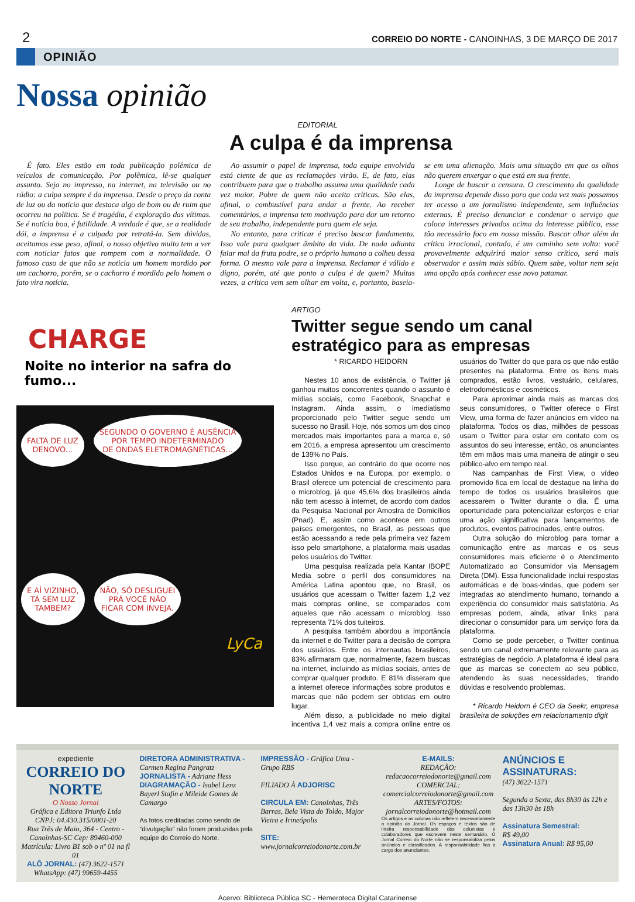2 CORREIO DO NORTE - CANOINHAS, 3 DE MARÇO DE 2017
OPINIÃO
Nossa opinião
EDITORIAL
A culpa é da imprensa
É fato. Eles estão em toda publicação polêmica de veículos de comunicação. Por polêmica, lê-se qualquer assunto. Seja no impresso, na internet, na televisão ou no rádio: a culpa sempre é da imprensa. Desde o preço da conta de luz ou da notícia que destaca algo de bom ou de ruim que ocorreu na política. Se é tragédia, é exploração das vítimas. Se é notícia boa, é futilidade. A verdade é que, se a realidade dói, a imprensa é a culpada por retratá-la. Sem dúvidas, aceitamos esse peso, afinal, o nosso objetivo muito tem a ver com noticiar fatos que rompem com a normalidade. O famoso caso de que não se noticia um homem mordido por um cachorro, porém, se o cachorro é mordido pelo homem o fato vira notícia.
Ao assumir o papel de imprensa, toda equipe envolvida está ciente de que as reclamações virão. E, de fato, elas contribuem para que o trabalho assuma uma qualidade cada vez maior. Pobre de quem não aceita críticas. São elas, afinal, o combustível para andar a frente. Ao receber comentários, a imprensa tem motivação para dar um retorno de seu trabalho, independente para quem ele seja.
No entanto, para criticar é preciso buscar fundamento. Isso vale para qualquer âmbito da vida. De nada adianta falar mal da fruta podre, se o próprio humano a colheu dessa forma. O mesmo vale para a imprensa. Reclamar é válido e digno, porém, até que ponto a culpa é de quem? Muitas vezes, a crítica vem sem olhar em volta, e, portanto, baseia-se em uma alienação. Mais uma situação em que os olhos não querem enxergar o que está em sua frente.
Longe de buscar a censura. O crescimento da qualidade da imprensa depende disso para que cada vez mais possamos ter acesso a um jornalismo independente, sem influências externas. É preciso denunciar e condenar o serviço que coloca interesses privados acima do interesse público, esse tão necessário foco em nossa missão. Buscar olhar além da crítica irracional, contudo, é um caminho sem volta: você provavelmente adquirirá maior senso crítico, será mais observador e assim mais sábio. Quem sabe, voltar nem seja uma opção após conhecer esse novo patamar.
CHARGE
Noite no interior na safra do fumo...
FALTA DE LUZ
DENOVO...
SEGUNDO O GOVERNO É AUSÊNCIA
POR TEMPO INDETERMINADO
DE ONDAS ELETROMAGNÉTICAS...
E AÍ VIZINHO,
TÁ SEM LUZ
TAMBÉM?
NÃO, SÓ DESLIGUEI
PRÁ VOCÊ NÃO
FICAR COM INVEJA.
LyCa
ARTIGO
Twitter segue sendo um canal estratégico para as empresas
* RICARDO HEIDORN
Nestes 10 anos de existência, o Twitter já ganhou muitos concorrentes quando o assunto é mídias sociais, como Facebook, Snapchat e Instagram. Ainda assim, o imediatismo proporcionado pelo Twitter segue sendo um sucesso no Brasil. Hoje, nós somos um dos cinco mercados mais importantes para a marca e, só em 2016, a empresa apresentou um crescimento de 139% no País.
Isso porque, ao contrário do que ocorre nos Estados Unidos e na Europa, por exemplo, o Brasil oferece um potencial de crescimento para o microblog, já que 45,6% dos brasileiros ainda não tem acesso à internet, de acordo com dados da Pesquisa Nacional por Amostra de Domicílios (Pnad). E, assim como acontece em outros países emergentes, no Brasil, as pessoas que estão acessando a rede pela primeira vez fazem isso pelo smartphone, a plataforma mais usadas pelos usuários do Twitter.
Uma pesquisa realizada pela Kantar IBOPE Media sobre o perfil dos consumidores na América Latina apontou que, no Brasil, os usuários que acessam o Twitter fazem 1,2 vez mais compras online, se comparados com aqueles que não acessam o microblog. Isso representa 71% dos tuiteiros.
A pesquisa também abordou a importância da internet e do Twitter para a decisão de compra dos usuários. Entre os internautas brasileiros, 83% afirmaram que, normalmente, fazem buscas na internet, incluindo as mídias sociais, antes de comprar qualquer produto. E 81% disseram que a internet oferece informações sobre produtos e marcas que não podem ser obtidas em outro lugar.
Além disso, a publicidade no meio digital incentiva 1,4 vez mais a compra online entre os usuários do Twitter do que para os que não estão presentes na plataforma. Entre os itens mais comprados, estão livros, vestuário, celulares, eletrodomésticos e cosméticos.
Para aproximar ainda mais as marcas dos seus consumidores, o Twitter oferece o First View, uma forma de fazer anúncios em vídeo na plataforma. Todos os dias, milhões de pessoas usam o Twitter para estar em contato com os assuntos do seu interesse, então, os anunciantes têm em mãos mais uma maneira de atingir o seu público-alvo em tempo real.
Nas campanhas de First View, o vídeo promovido fica em local de destaque na linha do tempo de todos os usuários brasileiros que acessarem o Twitter durante o dia. É uma oportunidade para potencializar esforços e criar uma ação significativa para lançamentos de produtos, eventos patrocinados, entre outros.
Outra solução do microblog para tornar a comunicação entre as marcas e os seus consumidores mais eficiente é o Atendimento Automatizado ao Consumidor via Mensagem Direta (DM). Essa funcionalidade inclui respostas automáticas e de boas-vindas, que podem ser integradas ao atendimento humano, tornando a experiência do consumidor mais satisfatória. As empresas podem, ainda, ativar links para direcionar o consumidor para um serviço fora da plataforma.
Como se pode perceber, o Twitter continua sendo um canal extremamente relevante para as estratégias de negócio. A plataforma é ideal para que as marcas se conectem ao seu público, atendendo às suas necessidades, tirando dúvidas e resolvendo problemas.
* Ricardo Heidorn é CEO da Seekr, empresa brasileira de soluções em relacionamento digit
expediente
CORREIO DO NORTE
O Nosso Jornal
Gráfica e Editora Triunfo Ltda
CNPJ: 04.430.315/0001-20
Rua Três de Maio, 364 - Centro - Canoinhas-SC Cep: 89460-000
Matrícula: Livro B1 sob o nº 01 na fl 01
ALÔ JORNAL: (47) 3622-1571
WhatsApp: (47) 99659-4455
DIRETORA ADMINISTRATIVA - Carmen Regina Pangratz
JORNALISTA - Adriane Hess
DIAGRAMAÇÃO - Isabel Lenz Bayerl Stafin e Mileide Gomes de Camargo
As fotos creditadas como sendo de “divulgação” não foram produzidas pela equipe do Correio do Norte.
IMPRESSÃO - Gráfica Uma - Grupo RBS
FILIADO À ADJORISC
CIRCULA EM: Canoinhas, Três Barras, Bela Vista do Toldo, Major Vieira e Irineópolis
SITE: www.jornalcorreiodonorte.com.br
E-MAILS:
REDAÇÃO:
redacaocorreiodonorte@gmail.com
COMERCIAL:
comercialcorreiodonorte@gmail.com
ARTES/FOTOS:
jornalcorreiodonorte@hotmail.com
Os artigos e as colunas não refletem necessariamente a opinião do Jornal. Os espaços e textos são de inteira responsabilidade dos colunistas e colaboradores que escrevem neste semanário. O Jornal Correio do Norte não se responsabiliza pelos anúncios e classificados. A responsabilidade fica a cargo dos anunciantes.
ANÚNCIOS E ASSINATURAS:
(47) 3622-1571
Segunda a Sexta, das 8h30 às 12h e das 13h30 às 18h
Assinatura Semestral:
R$ 49,00
Assinatura Anual: R$ 95,00
Acervo: Biblioteca Pública SC - Hemeroteca Digital Catarinense